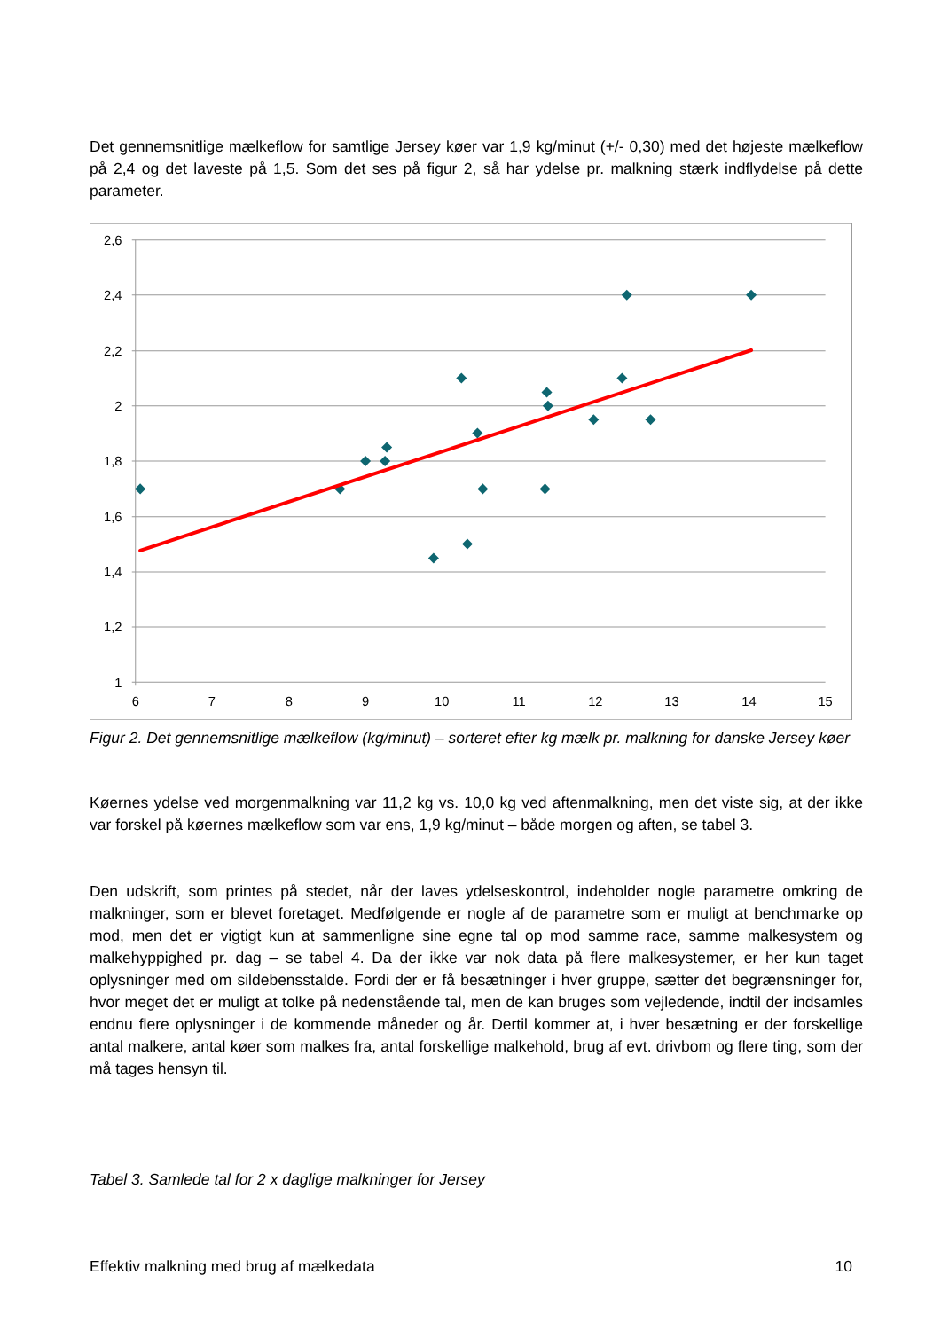Det gennemsnitlige mælkeflow for samtlige Jersey køer var 1,9 kg/minut (+/- 0,30) med det højeste mælkeflow på 2,4 og det laveste på 1,5. Som det ses på figur 2, så har ydelse pr. malkning stærk indflydelse på dette parameter.
2,6
2,4
2,2
2
1,8
1,6
1,4
1,2
1
6
7
8
9
10
11
12
13
14
15
Figur 2. Det gennemsnitlige mælkeflow (kg/minut) – sorteret efter kg mælk pr. malkning for danske Jersey køer
Køernes ydelse ved morgenmalkning var 11,2 kg vs. 10,0 kg ved aftenmalkning, men det viste sig, at der ikke var forskel på køernes mælkeflow som var ens, 1,9 kg/minut – både morgen og aften, se tabel 3.
Den udskrift, som printes på stedet, når der laves ydelseskontrol, indeholder nogle parametre omkring de malkninger, som er blevet foretaget. Medfølgende er nogle af de parametre som er muligt at benchmarke op mod, men det er vigtigt kun at sammenligne sine egne tal op mod samme race, samme malkesystem og malkehyppighed pr. dag – se tabel 4. Da der ikke var nok data på flere malkesystemer, er her kun taget oplysninger med om sildebensstalde. Fordi der er få besætninger i hver gruppe, sætter det begrænsninger for, hvor meget det er muligt at tolke på nedenstående tal, men de kan bruges som vejledende, indtil der indsamles endnu flere oplysninger i de kommende måneder og år. Dertil kommer at, i hver besætning er der forskellige antal malkere, antal køer som malkes fra, antal forskellige malkehold, brug af evt. drivbom og flere ting, som der må tages hensyn til.
Tabel 3. Samlede tal for 2 x daglige malkninger for Jersey
Effektiv malkning med brug af mælkedata 10